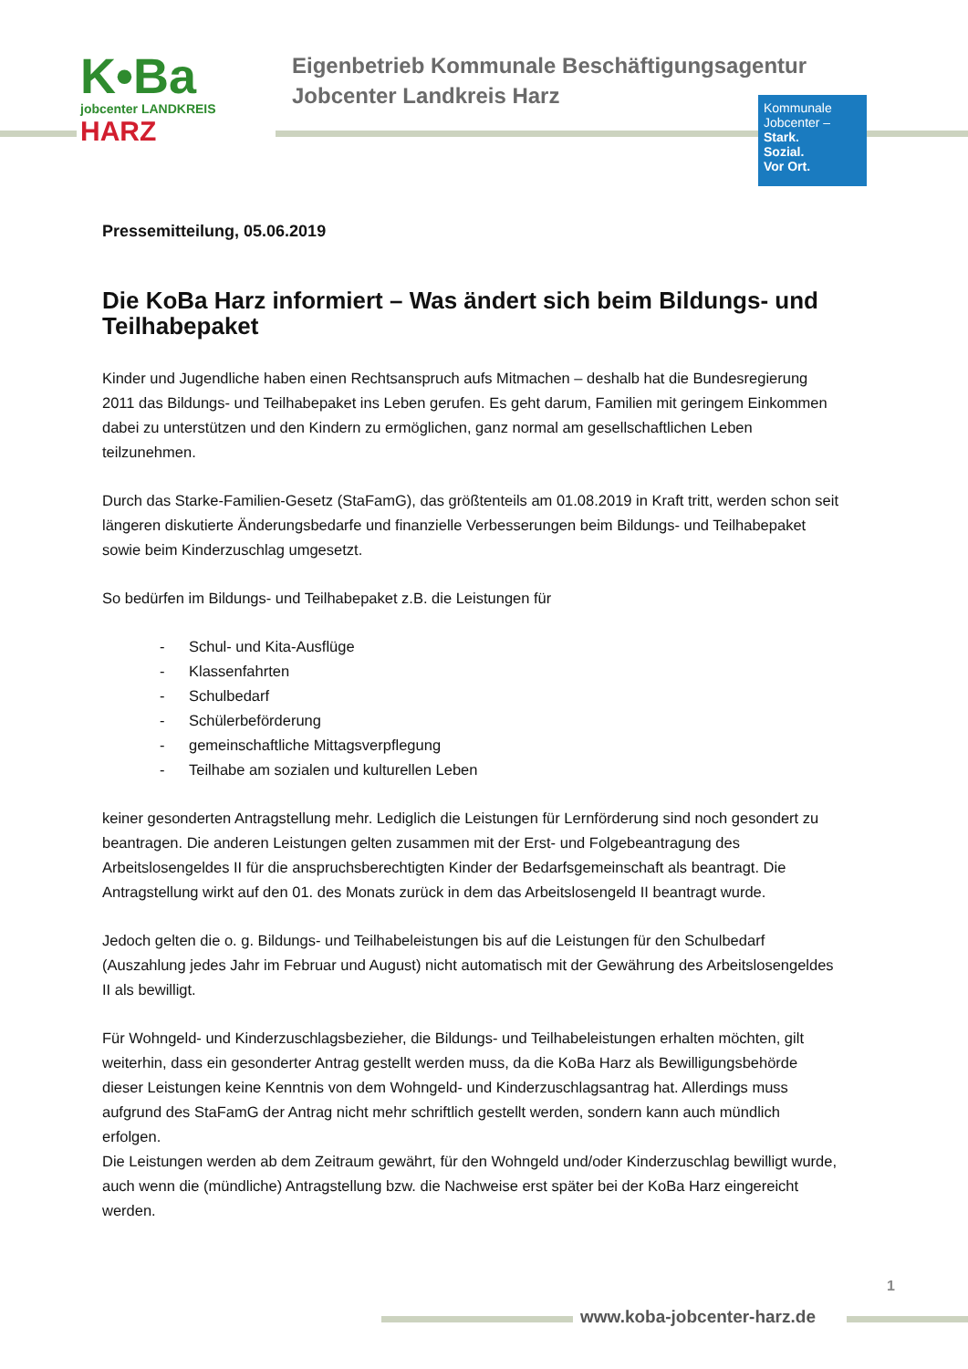K•Ba
jobcenter LANDKREIS HARZ
Eigenbetrieb Kommunale Beschäftigungsagentur
Jobcenter Landkreis Harz
Kommunale
Jobcenter –
Stark.
Sozial.
Vor Ort.
Pressemitteilung, 05.06.2019
Die KoBa Harz informiert – Was ändert sich beim Bildungs- und Teilhabepaket
Kinder und Jugendliche haben einen Rechtsanspruch aufs Mitmachen – deshalb hat die Bundesregierung 2011 das Bildungs- und Teilhabepaket ins Leben gerufen. Es geht darum, Familien mit geringem Einkommen dabei zu unterstützen und den Kindern zu ermöglichen, ganz normal am gesellschaftlichen Leben teilzunehmen.
Durch das Starke-Familien-Gesetz (StaFamG), das größtenteils am 01.08.2019 in Kraft tritt, werden schon seit längeren diskutierte Änderungsbedarfe und finanzielle Verbesserungen beim Bildungs- und Teilhabepaket sowie beim Kinderzuschlag umgesetzt.
So bedürfen im Bildungs- und Teilhabepaket z.B. die Leistungen für
- Schul- und Kita-Ausflüge
- Klassenfahrten
- Schulbedarf
- Schülerbeförderung
- gemeinschaftliche Mittagsverpflegung
- Teilhabe am sozialen und kulturellen Leben
keiner gesonderten Antragstellung mehr. Lediglich die Leistungen für Lernförderung sind noch gesondert zu beantragen. Die anderen Leistungen gelten zusammen mit der Erst- und Folgebeantragung des Arbeitslosengeldes II für die anspruchsberechtigten Kinder der Bedarfsgemeinschaft als beantragt. Die Antragstellung wirkt auf den 01. des Monats zurück in dem das Arbeitslosengeld II beantragt wurde.
Jedoch gelten die o. g. Bildungs- und Teilhabeleistungen bis auf die Leistungen für den Schulbedarf (Auszahlung jedes Jahr im Februar und August) nicht automatisch mit der Gewährung des Arbeitslosengeldes II als bewilligt.
Für Wohngeld- und Kinderzuschlagsbezieher, die Bildungs- und Teilhabeleistungen erhalten möchten, gilt weiterhin, dass ein gesonderter Antrag gestellt werden muss, da die KoBa Harz als Bewilligungsbehörde dieser Leistungen keine Kenntnis von dem Wohngeld- und Kinderzuschlagsantrag hat. Allerdings muss aufgrund des StaFamG der Antrag nicht mehr schriftlich gestellt werden, sondern kann auch mündlich erfolgen.
Die Leistungen werden ab dem Zeitraum gewährt, für den Wohngeld und/oder Kinderzuschlag bewilligt wurde, auch wenn die (mündliche) Antragstellung bzw. die Nachweise erst später bei der KoBa Harz eingereicht werden.
1
www.koba-jobcenter-harz.de